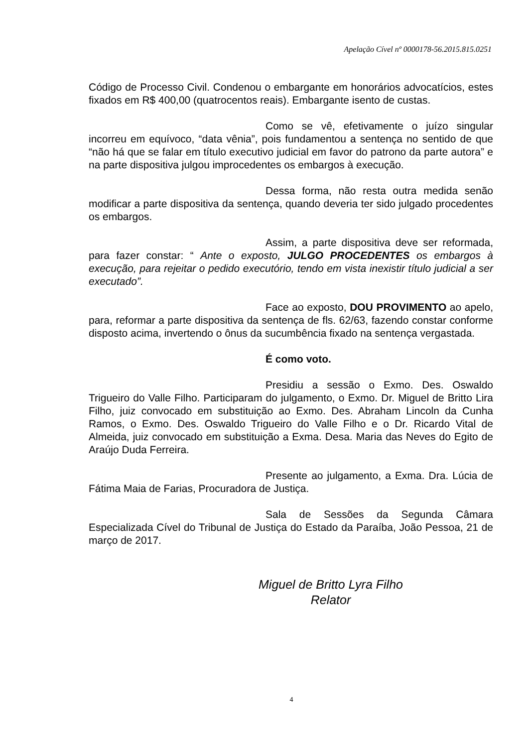Apelação Cível nº 0000178-56.2015.815.0251
Código de Processo Civil. Condenou o embargante em honorários advocatícios, estes fixados em R$ 400,00 (quatrocentos reais). Embargante isento de custas.
Como se vê, efetivamente o juízo singular incorreu em equívoco, “data vênia”, pois fundamentou a sentença no sentido de que “não há que se falar em título executivo judicial em favor do patrono da parte autora” e na parte dispositiva julgou improcedentes os embargos à execução.
Dessa forma, não resta outra medida senão modificar a parte dispositiva da sentença, quando deveria ter sido julgado procedentes os embargos.
Assim, a parte dispositiva deve ser reformada, para fazer constar: “ Ante o exposto, JULGO PROCEDENTES os embargos à execução, para rejeitar o pedido executório, tendo em vista inexistir título judicial a ser executado”.
Face ao exposto, DOU PROVIMENTO ao apelo, para, reformar a parte dispositiva da sentença de fls. 62/63, fazendo constar conforme disposto acima, invertendo o ônus da sucumbência fixado na sentença vergastada.
É como voto.
Presidiu a sessão o Exmo. Des. Oswaldo Trigueiro do Valle Filho. Participaram do julgamento, o Exmo. Dr. Miguel de Britto Lira Filho, juiz convocado em substituição ao Exmo. Des. Abraham Lincoln da Cunha Ramos, o Exmo. Des. Oswaldo Trigueiro do Valle Filho e o Dr. Ricardo Vital de Almeida, juiz convocado em substituição a Exma. Desa. Maria das Neves do Egito de Araújo Duda Ferreira.
Presente ao julgamento, a Exma. Dra. Lúcia de Fátima Maia de Farias, Procuradora de Justiça.
Sala de Sessões da Segunda Câmara Especializada Cível do Tribunal de Justiça do Estado da Paraíba, João Pessoa, 21 de março de 2017.
Miguel de Britto Lyra Filho
Relator
4